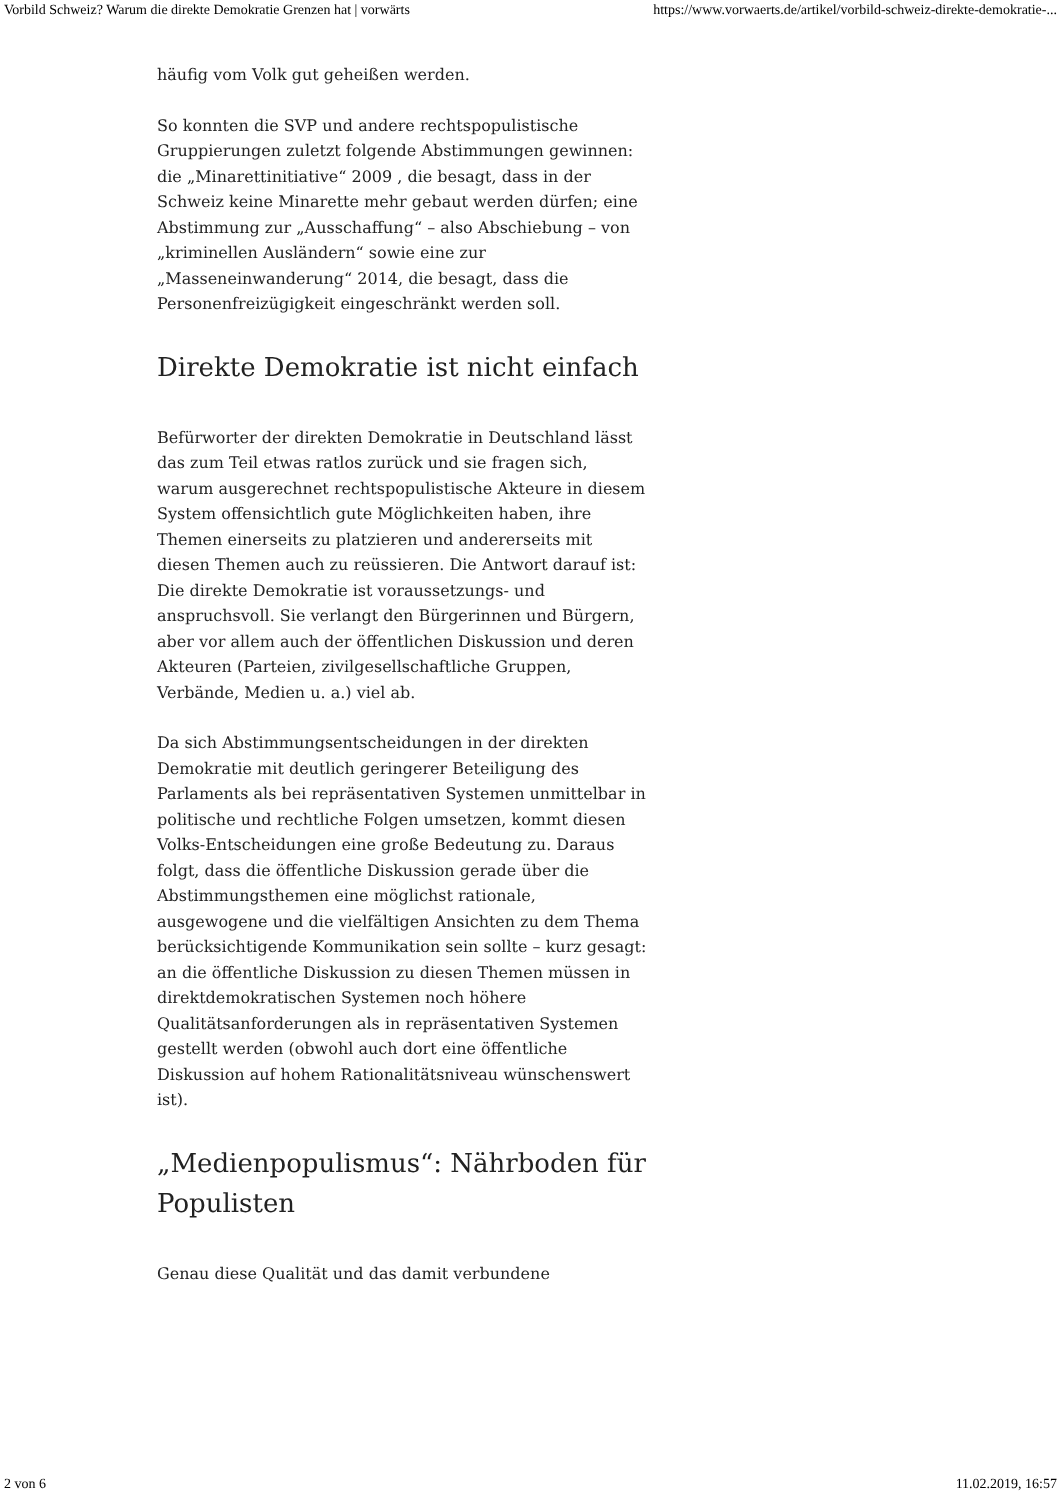Vorbild Schweiz? Warum die direkte Demokratie Grenzen hat | vorwärts https://www.vorwaerts.de/artikel/vorbild-schweiz-direkte-demokratie-...
häufig vom Volk gut geheißen werden.
So konnten die SVP und andere rechtspopulistische Gruppierungen zuletzt folgende Abstimmungen gewinnen: die „Minarettinitiative“ 2009 , die besagt, dass in der Schweiz keine Minarette mehr gebaut werden dürfen; eine Abstimmung zur „Ausschaffung“ – also Abschiebung – von „kriminellen Ausländern“ sowie eine zur „Masseneinwanderung“ 2014, die besagt, dass die Personenfreizügigkeit eingeschränkt werden soll.
Direkte Demokratie ist nicht einfach
Befürworter der direkten Demokratie in Deutschland lässt das zum Teil etwas ratlos zurück und sie fragen sich, warum ausgerechnet rechtspopulistische Akteure in diesem System offensichtlich gute Möglichkeiten haben, ihre Themen einerseits zu platzieren und andererseits mit diesen Themen auch zu reüssieren. Die Antwort darauf ist: Die direkte Demokratie ist voraussetzungs- und anspruchsvoll. Sie verlangt den Bürgerinnen und Bürgern, aber vor allem auch der öffentlichen Diskussion und deren Akteuren (Parteien, zivilgesellschaftliche Gruppen, Verbände, Medien u. a.) viel ab.
Da sich Abstimmungsentscheidungen in der direkten Demokratie mit deutlich geringerer Beteiligung des Parlaments als bei repräsentativen Systemen unmittelbar in politische und rechtliche Folgen umsetzen, kommt diesen Volks-Entscheidungen eine große Bedeutung zu. Daraus folgt, dass die öffentliche Diskussion gerade über die Abstimmungsthemen eine möglichst rationale, ausgewogene und die vielfältigen Ansichten zu dem Thema berücksichtigende Kommunikation sein sollte – kurz gesagt: an die öffentliche Diskussion zu diesen Themen müssen in direktdemokratischen Systemen noch höhere Qualitätsanforderungen als in repräsentativen Systemen gestellt werden (obwohl auch dort eine öffentliche Diskussion auf hohem Rationalitätsniveau wünschenswert ist).
„Medienpopulismus“: Nährboden für Populisten
Genau diese Qualität und das damit verbundene
2 von 6 11.02.2019, 16:57